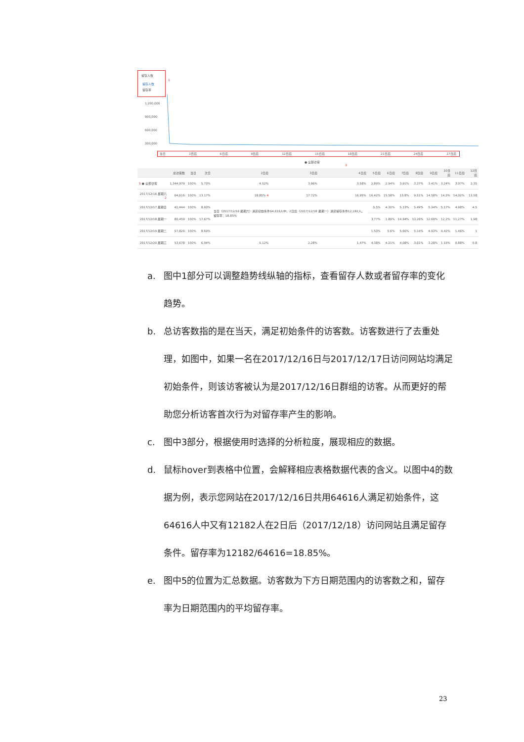留存人数
留存人数
留存率
1
1,200,000
900,000
600,000
300,000
当日 3日后 6日后 9日后 12日后 15日后 18日后 21日后 24日后 27日后
● 全部访客
3
| | 总访客数 | 当日 | 次日 | 2日后 | 3日后 | 4日后 | 5日后 | 6日后 | 7日后 | 8日后 | 9日后 | 10日后 | 11日后 | 12日后 |
| --- | --- | --- | --- | --- | --- | --- | --- | --- | --- | --- | --- | --- | --- | --- |
| 5 ● 全部访客 | 1,344,979 | 100% | 5.73% | 4.52% | 3.96% | 3.58% | 2.89% | 2.94% | 3.91% | 3.37% | 3.41% | 3.24% | 3.07% | 2.35 |
| 2017/12/16 星期六 2 | 64,616 | 100% | 13.17% | 18.85% 4 | 17.72% | 16.95% | 16.42% | 15.58% | 13.8% | 9.51% | 14.58% | 14.5% | 14.02% | 13.58 |
| 2017/12/17 星期日 | 41,444 | 100% | 8.03% | 当日（2017/12/16 星期六）满足初始条件64,616人中，2日后（2017/12/18 星期一）满足留存条件12,182人。留存率：18.85% | | | 5.5% | 4.32% | 5.13% | 5.49% | 5.34% | 5.17% | 4.98% | 4.5 |
| 2017/12/18 星期一 | 80,459 | 100% | 17.67% | | | | 3.77% | 1.89% | 14.94% | 13.26% | 12.69% | 12.2% | 11.27% | 1.98 |
| 2017/12/19 星期二 | 57,826 | 100% | 8.69% | | | | 1.53% | 5.6% | 5.66% | 5.14% | 4.93% | 4.42% | 1.46% | 1 |
| 2017/12/20 星期三 | 53,678 | 100% | 6.94% | 5.12% | 2.28% | 1.47% | 4.38% | 4.21% | 4.08% | 3.61% | 3.28% | 1.15% | 0.88% | 0.8 |
a. 图中1部分可以调整趋势线纵轴的指标，查看留存人数或者留存率的变化趋势。
b. 总访客数指的是在当天，满足初始条件的访客数。访客数进行了去重处理，如图中，如果一名在2017/12/16日与2017/12/17日访问网站均满足初始条件，则该访客被认为是2017/12/16日群组的访客。从而更好的帮助您分析访客首次行为对留存率产生的影响。
c. 图中3部分，根据使用时选择的分析粒度，展现相应的数据。
d. 鼠标hover到表格中位置，会解释相应表格数据代表的含义。以图中4的数据为例，表示您网站在2017/12/16日共用64616人满足初始条件，这64616人中又有12182人在2日后（2017/12/18）访问网站且满足留存条件。留存率为12182/64616=18.85%。
e. 图中5的位置为汇总数据。访客数为下方日期范围内的访客数之和，留存率为日期范围内的平均留存率。
23